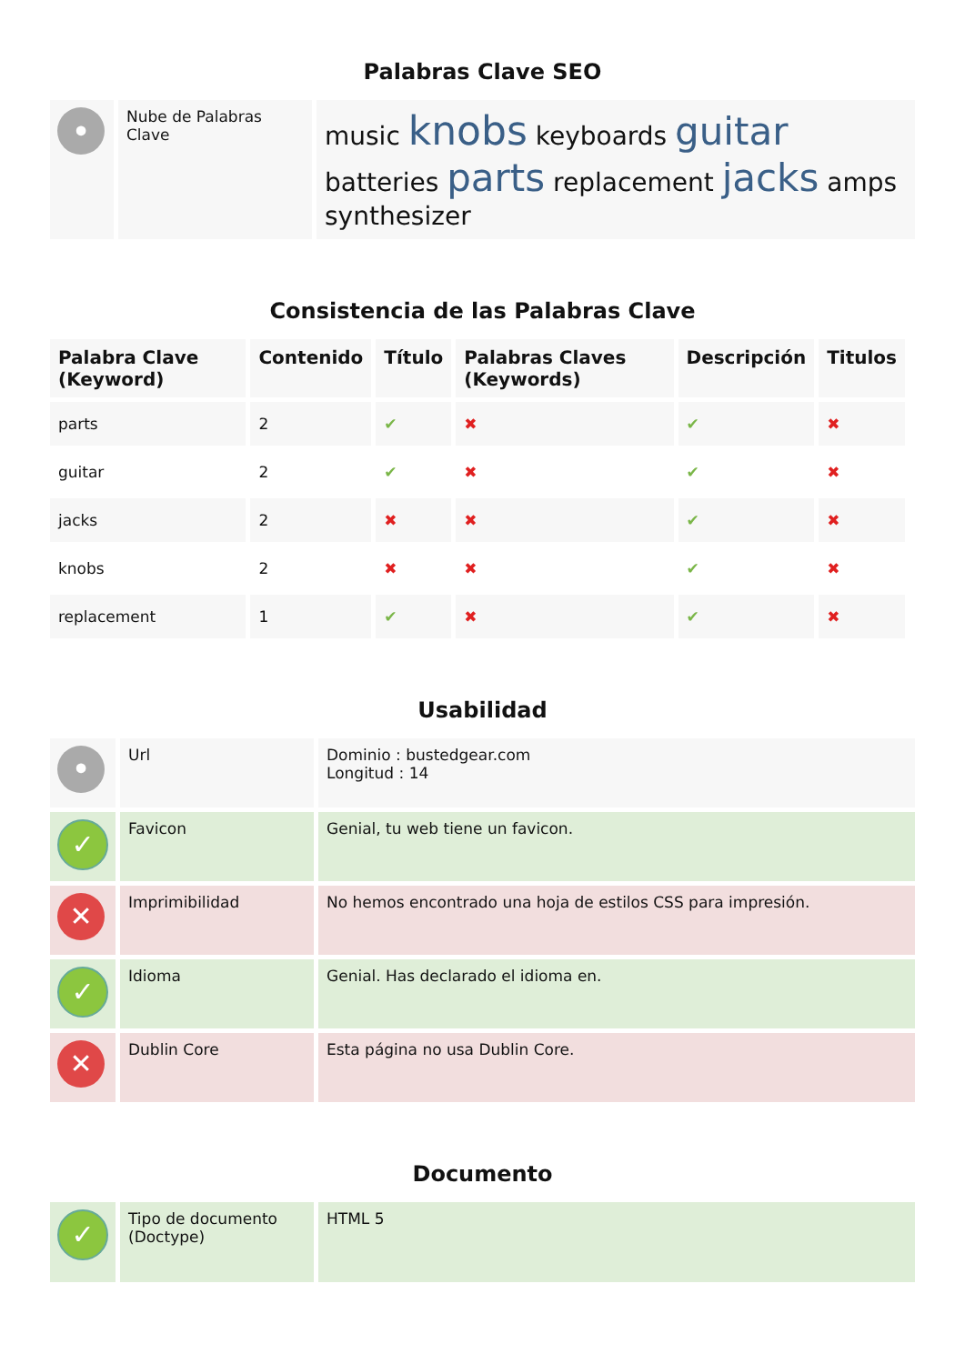Palabras Clave SEO
| • | Nube de Palabras Clave | music knobs keyboards guitar batteries parts replacement jacks amps synthesizer |
Consistencia de las Palabras Clave
| Palabra Clave (Keyword) | Contenido | Título | Palabras Claves (Keywords) | Descripción | Titulos |
| --- | --- | --- | --- | --- | --- |
| parts | 2 | ✔ | ✖ | ✔ | ✖ |
| guitar | 2 | ✔ | ✖ | ✔ | ✖ |
| jacks | 2 | ✖ | ✖ | ✔ | ✖ |
| knobs | 2 | ✖ | ✖ | ✔ | ✖ |
| replacement | 1 | ✔ | ✖ | ✔ | ✖ |
Usabilidad
| • | Url | Dominio : bustedgear.com Longitud : 14 |
| ✓ | Favicon | Genial, tu web tiene un favicon. |
| ✕ | Imprimibilidad | No hemos encontrado una hoja de estilos CSS para impresión. |
| ✓ | Idioma | Genial. Has declarado el idioma en. |
| ✕ | Dublin Core | Esta página no usa Dublin Core. |
Documento
| ✓ | Tipo de documento (Doctype) | HTML 5 |